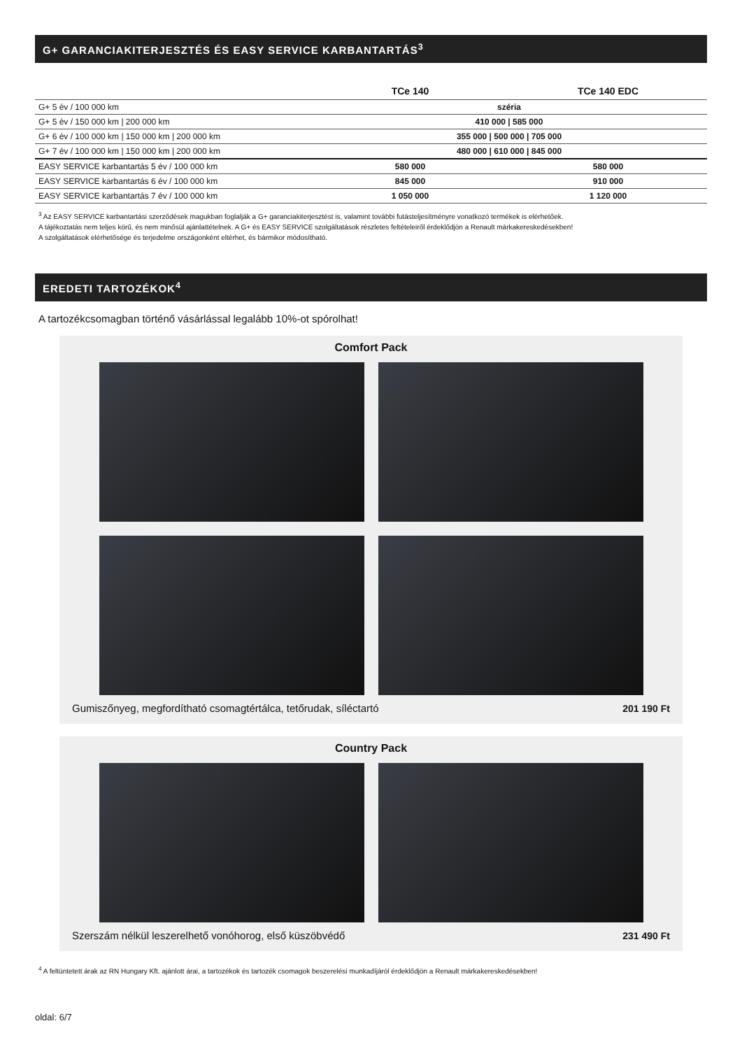G+ GARANCIAKITERJESZTÉS ÉS EASY SERVICE KARBANTARTÁS<sup>3</sup>
| | TCe 140 | TCe 140 EDC |
| --- | --- | --- |
| G+ 5 év / 100 000 km | széria | |
| G+ 5 év / 150 000 km / 200 000 km | 410 000 / 585 000 | |
| G+ 6 év / 100 000 km / 150 000 km / 200 000 km | 355 000 / 500 000 / 705 000 | |
| G+ 7 év / 100 000 km / 150 000 km / 200 000 km | 480 000 / 610 000 / 845 000 | |
| EASY SERVICE karbantartás 5 év / 100 000 km | 580 000 | 580 000 |
| EASY SERVICE karbantartás 6 év / 100 000 km | 845 000 | 910 000 |
| EASY SERVICE karbantartás 7 év / 100 000 km | 1 050 000 | 1 120 000 |
<sup>3</sup> Az EASY SERVICE karbantartási szerződések magukban foglalják a G+ garanciakiterjesztést is, valamint további futásteljesítményre vonatkozó termékek is elérhetőek.
A tájékoztatás nem teljes körű, és nem minősül ajánlattételnek. A G+ és EASY SERVICE szolgáltatások részletes feltételeiről érdeklődjön a Renault márkakereskedésekben!
A szolgáltatások elérhetősége és terjedelme országonként eltérhet, és bármikor módosítható.
EREDETI TARTOZÉKOK<sup>4</sup>
A tartozékcsomagban történő vásárlással legalább 10%-ot spórolhat!
Comfort Pack
Gumiszőnyeg, megfordítható csomagtértálca, tetőrudak, síléctartó 201 190 Ft
Country Pack
Szerszám nélkül leszerelhető vonóhorog, első küszöbvédő 231 490 Ft
<sup>4</sup> A feltüntetett árak az RN Hungary Kft. ajánlott árai, a tartozékok és tartozék csomagok beszerelési munkadíjáról érdeklődjön a Renault márkakereskedésekben!
oldal: 6/7